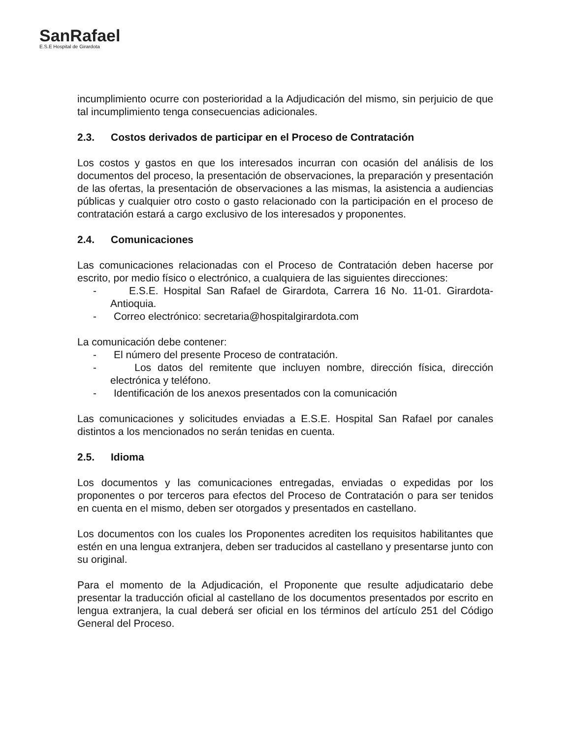SanRafael
E.S.E Hospital de Girardota
incumplimiento ocurre con posterioridad a la Adjudicación del mismo, sin perjuicio de que tal incumplimiento tenga consecuencias adicionales.
2.3. Costos derivados de participar en el Proceso de Contratación
Los costos y gastos en que los interesados incurran con ocasión del análisis de los documentos del proceso, la presentación de observaciones, la preparación y presentación de las ofertas, la presentación de observaciones a las mismas, la asistencia a audiencias públicas y cualquier otro costo o gasto relacionado con la participación en el proceso de contratación estará a cargo exclusivo de los interesados y proponentes.
2.4. Comunicaciones
Las comunicaciones relacionadas con el Proceso de Contratación deben hacerse por escrito, por medio físico o electrónico, a cualquiera de las siguientes direcciones:
- E.S.E. Hospital San Rafael de Girardota, Carrera 16 No. 11-01. Girardota-Antioquia.
- Correo electrónico: secretaria@hospitalgirardota.com
La comunicación debe contener:
- El número del presente Proceso de contratación.
- Los datos del remitente que incluyen nombre, dirección física, dirección electrónica y teléfono.
- Identificación de los anexos presentados con la comunicación
Las comunicaciones y solicitudes enviadas a E.S.E. Hospital San Rafael por canales distintos a los mencionados no serán tenidas en cuenta.
2.5. Idioma
Los documentos y las comunicaciones entregadas, enviadas o expedidas por los proponentes o por terceros para efectos del Proceso de Contratación o para ser tenidos en cuenta en el mismo, deben ser otorgados y presentados en castellano.
Los documentos con los cuales los Proponentes acrediten los requisitos habilitantes que estén en una lengua extranjera, deben ser traducidos al castellano y presentarse junto con su original.
Para el momento de la Adjudicación, el Proponente que resulte adjudicatario debe presentar la traducción oficial al castellano de los documentos presentados por escrito en lengua extranjera, la cual deberá ser oficial en los términos del artículo 251 del Código General del Proceso.